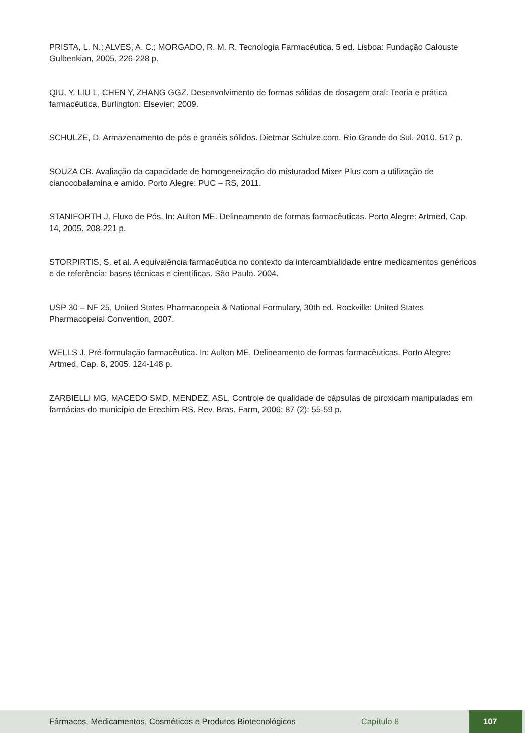PRISTA, L. N.; ALVES, A. C.; MORGADO, R. M. R. Tecnologia Farmacêutica. 5 ed. Lisboa: Fundação Calouste Gulbenkian, 2005. 226-228 p.
QIU, Y, LIU L, CHEN Y, ZHANG GGZ. Desenvolvimento de formas sólidas de dosagem oral: Teoria e prática farmacêutica, Burlington: Elsevier; 2009.
SCHULZE, D. Armazenamento de pós e granéis sólidos. Dietmar Schulze.com. Rio Grande do Sul. 2010. 517 p.
SOUZA CB. Avaliação da capacidade de homogeneização do misturadod Mixer Plus com a utilização de cianocobalamina e amido. Porto Alegre: PUC – RS, 2011.
STANIFORTH J. Fluxo de Pós. In: Aulton ME. Delineamento de formas farmacêuticas. Porto Alegre: Artmed, Cap. 14, 2005. 208-221 p.
STORPIRTIS, S. et al. A equivalência farmacêutica no contexto da intercambialidade entre medicamentos genéricos e de referência: bases técnicas e científicas. São Paulo. 2004.
USP 30 – NF 25, United States Pharmacopeia & National Formulary, 30th ed. Rockville: United States Pharmacopeial Convention, 2007.
WELLS J. Pré-formulação farmacêutica. In: Aulton ME. Delineamento de formas farmacêuticas. Porto Alegre: Artmed, Cap. 8, 2005. 124-148 p.
ZARBIELLI MG, MACEDO SMD, MENDEZ, ASL. Controle de qualidade de cápsulas de piroxicam manipuladas em farmácias do município de Erechim-RS. Rev. Bras. Farm, 2006; 87 (2): 55-59 p.
Fármacos, Medicamentos, Cosméticos e Produtos Biotecnológicos Capítulo 8 107